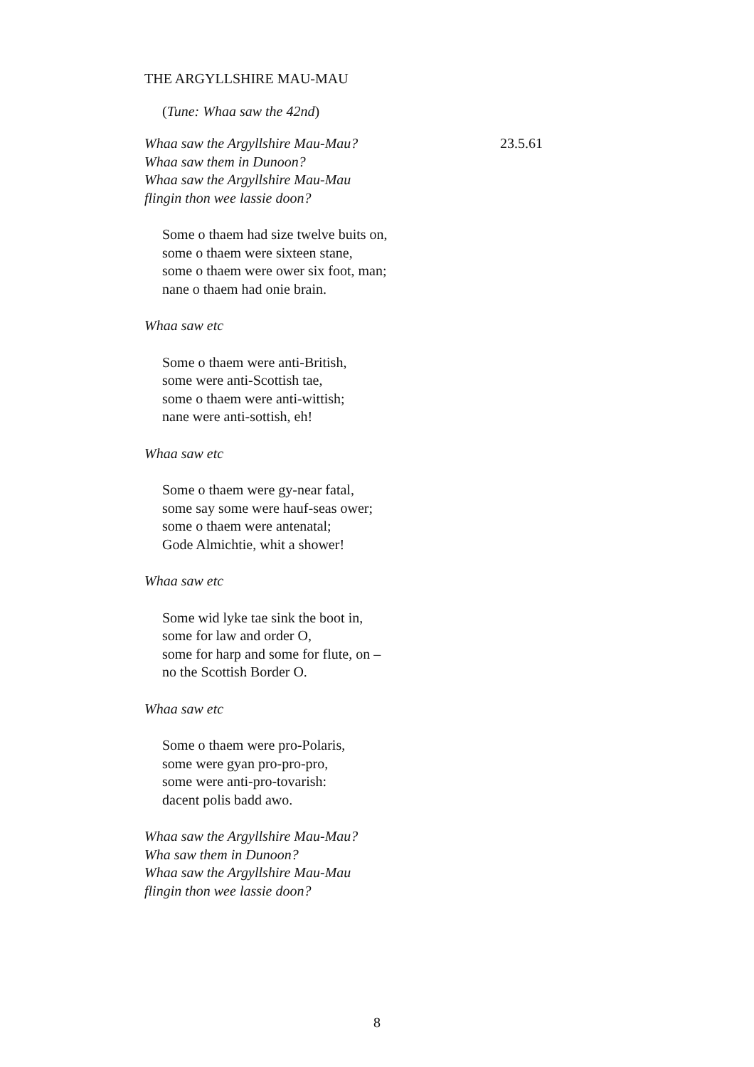THE ARGYLLSHIRE MAU-MAU
(Tune: Whaa saw the 42nd)
Whaa saw the Argyllshire Mau-Mau? 23.5.61
Whaa saw them in Dunoon?
Whaa saw the Argyllshire Mau-Mau
flingin thon wee lassie doon?
Some o thaem had size twelve buits on,
some o thaem were sixteen stane,
some o thaem were ower six foot, man;
nane o thaem had onie brain.
Whaa saw etc
Some o thaem were anti-British,
some were anti-Scottish tae,
some o thaem were anti-wittish;
nane were anti-sottish, eh!
Whaa saw etc
Some o thaem were gy-near fatal,
some say some were hauf-seas ower;
some o thaem were antenatal;
Gode Almichtie, whit a shower!
Whaa saw etc
Some wid lyke tae sink the boot in,
some for law and order O,
some for harp and some for flute, on –
no the Scottish Border O.
Whaa saw etc
Some o thaem were pro-Polaris,
some were gyan pro-pro-pro,
some were anti-pro-tovarish:
dacent polis badd awo.
Whaa saw the Argyllshire Mau-Mau?
Wha saw them in Dunoon?
Whaa saw the Argyllshire Mau-Mau
flingin thon wee lassie doon?
8